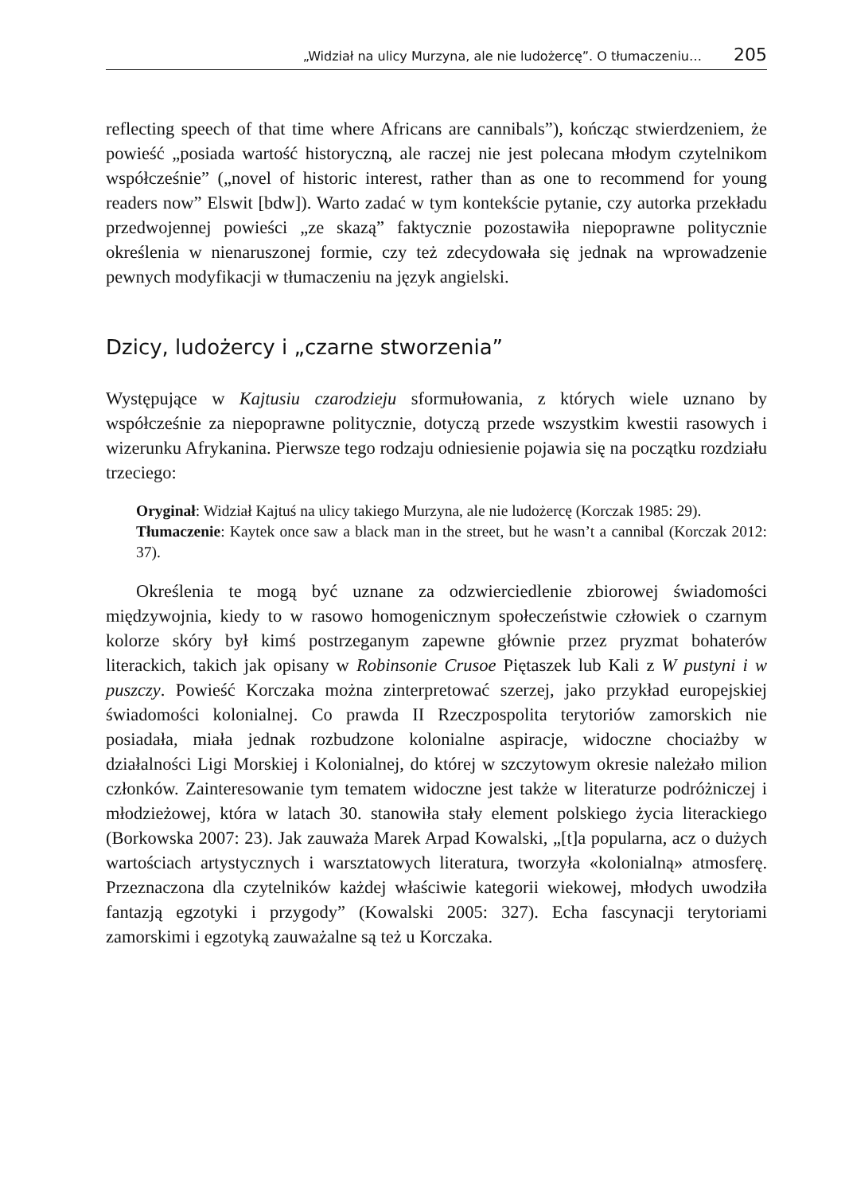„Widział na ulicy Murzyna, ale nie ludożercę”. O tłumaczeniu… 205
reflecting speech of that time where Africans are cannibals”), kończąc stwierdzeniem, że powieść „posiada wartość historyczną, ale raczej nie jest polecana młodym czytelnikom współcześnie” („novel of historic interest, rather than as one to recommend for young readers now” Elswit [bdw]). Warto zadać w tym kontekście pytanie, czy autorka przekładu przedwojennej powieści „ze skazą” faktycznie pozostawiła niepoprawne politycznie określenia w nienaruszonej formie, czy też zdecydowała się jednak na wprowadzenie pewnych modyfikacji w tłumaczeniu na język angielski.
Dzicy, ludożercy i „czarne stworzenia”
Występujące w Kajtusiu czarodzieju sformułowania, z których wiele uznano by współcześnie za niepoprawne politycznie, dotyczą przede wszystkim kwestii rasowych i wizerunku Afrykanina. Pierwsze tego rodzaju odniesienie pojawia się na początku rozdziału trzeciego:
Oryginał: Widział Kajtuś na ulicy takiego Murzyna, ale nie ludożercę (Korczak 1985: 29).
Tłumaczenie: Kaytek once saw a black man in the street, but he wasn’t a cannibal (Korczak 2012: 37).
Określenia te mogą być uznane za odzwierciedlenie zbiorowej świadomości międzywojnia, kiedy to w rasowo homogenicznym społeczeństwie człowiek o czarnym kolorze skóry był kimś postrzeganym zapewne głównie przez pryzmat bohaterów literackich, takich jak opisany w Robinsonie Crusoe Piętaszek lub Kali z W pustyni i w puszczy. Powieść Korczaka można zinterpretować szerzej, jako przykład europejskiej świadomości kolonialnej. Co prawda II Rzeczpospolita terytoriów zamorskich nie posiadała, miała jednak rozbudzone kolonialne aspiracje, widoczne chociażby w działalności Ligi Morskiej i Kolonialnej, do której w szczytowym okresie należało milion członków. Zainteresowanie tym tematem widoczne jest także w literaturze podróżniczej i młodzieżowej, która w latach 30. stanowiła stały element polskiego życia literackiego (Borkowska 2007: 23). Jak zauważa Marek Arpad Kowalski, „[t]a popularna, acz o dużych wartościach artystycznych i warsztatowych literatura, tworzyła «kolonialną» atmosferę. Przeznaczona dla czytelników każdej właściwie kategorii wiekowej, młodych uwodziła fantazją egzotyki i przygody” (Kowalski 2005: 327). Echa fascynacji terytoriami zamorskimi i egzotyką zauważalne są też u Korczaka.